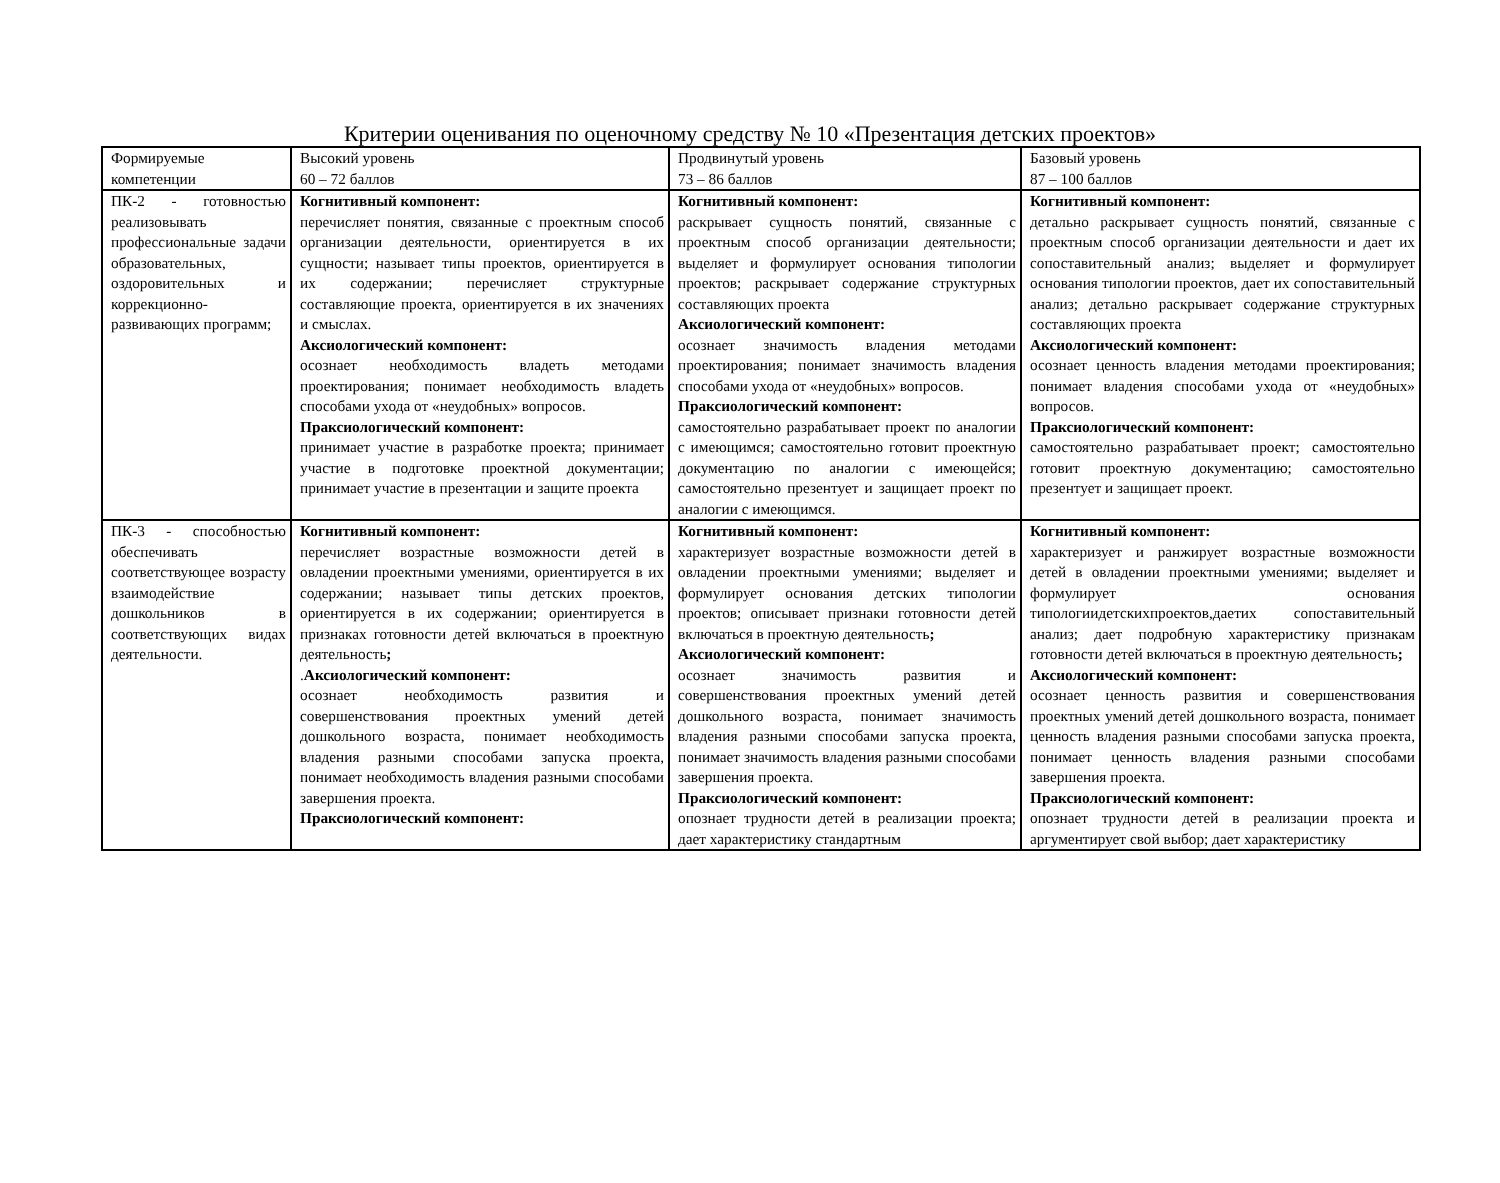Критерии оценивания по оценочному средству № 10 «Презентация детских проектов»
| Формируемые компетенции | Высокий уровень 60 – 72 баллов | Продвинутый уровень 73 – 86 баллов | Базовый уровень 87 – 100 баллов |
| ПК-2 - готовностью реализовывать профессиональные задачи образовательных, оздоровительных и коррекционно-развивающих программ; | Когнитивный компонент: перечисляет понятия, связанные с проектным способ организации деятельности, ориентируется в их сущности; называет типы проектов, ориентируется в их содержании; перечисляет структурные составляющие проекта, ориентируется в их значениях и смыслах. Аксиологический компонент: осознает необходимость владеть методами проектирования; понимает необходимость владеть способами ухода от «неудобных» вопросов. Праксиологический компонент: принимает участие в разработке проекта; принимает участие в подготовке проектной документации; принимает участие в презентации и защите проекта | Когнитивный компонент: раскрывает сущность понятий, связанные с проектным способ организации деятельности; выделяет и формулирует основания типологии проектов; раскрывает содержание структурных составляющих проекта Аксиологический компонент: осознает значимость владения методами проектирования; понимает значимость владения способами ухода от «неудобных» вопросов. Праксиологический компонент: самостоятельно разрабатывает проект по аналогии с имеющимся; самостоятельно готовит проектную документацию по аналогии с имеющейся; самостоятельно презентует и защищает проект по аналогии с имеющимся. | Когнитивный компонент: детально раскрывает сущность понятий, связанные с проектным способ организации деятельности и дает их сопоставительный анализ; выделяет и формулирует основания типологии проектов, дает их сопоставительный анализ; детально раскрывает содержание структурных составляющих проекта Аксиологический компонент: осознает ценность владения методами проектирования; понимает владения способами ухода от «неудобных» вопросов. Праксиологический компонент: самостоятельно разрабатывает проект; самостоятельно готовит проектную документацию; самостоятельно презентует и защищает проект. |
| ПК-3 - способностью обеспечивать соответствующее возрасту взаимодействие дошкольников в соответствующих видах деятельности. | Когнитивный компонент: перечисляет возрастные возможности детей в овладении проектными умениями, ориентируется в их содержании; называет типы детских проектов, ориентируется в их содержании; ориентируется в признаках готовности детей включаться в проектную деятельность ; . Аксиологический компонент: осознает необходимость развития и совершенствования проектных умений детей дошкольного возраста, понимает необходимость владения разными способами запуска проекта, понимает необходимость владения разными способами завершения проекта. Праксиологический компонент: | Когнитивный компонент: характеризует возрастные возможности детей в овладении проектными умениями; выделяет и формулирует основания детских типологии проектов; описывает признаки готовности детей включаться в проектную деятельность ; Аксиологический компонент: осознает значимость развития и совершенствования проектных умений детей дошкольного возраста, понимает значимость владения разными способами запуска проекта, понимает значимость владения разными способами завершения проекта. Праксиологический компонент: опознает трудности детей в реализации проекта; дает характеристику стандартным | Когнитивный компонент: характеризует и ранжирует возрастные возможности детей в овладении проектными умениями; выделяет и формулирует основания типологиидетскихпроектов,даетих сопоставительный анализ; дает подробную характеристику признакам готовности детей включаться в проектную деятельность ; Аксиологический компонент: осознает ценность развития и совершенствования проектных умений детей дошкольного возраста, понимает ценность владения разными способами запуска проекта, понимает ценность владения разными способами завершения проекта. Праксиологический компонент: опознает трудности детей в реализации проекта и аргументирует свой выбор; дает характеристику |